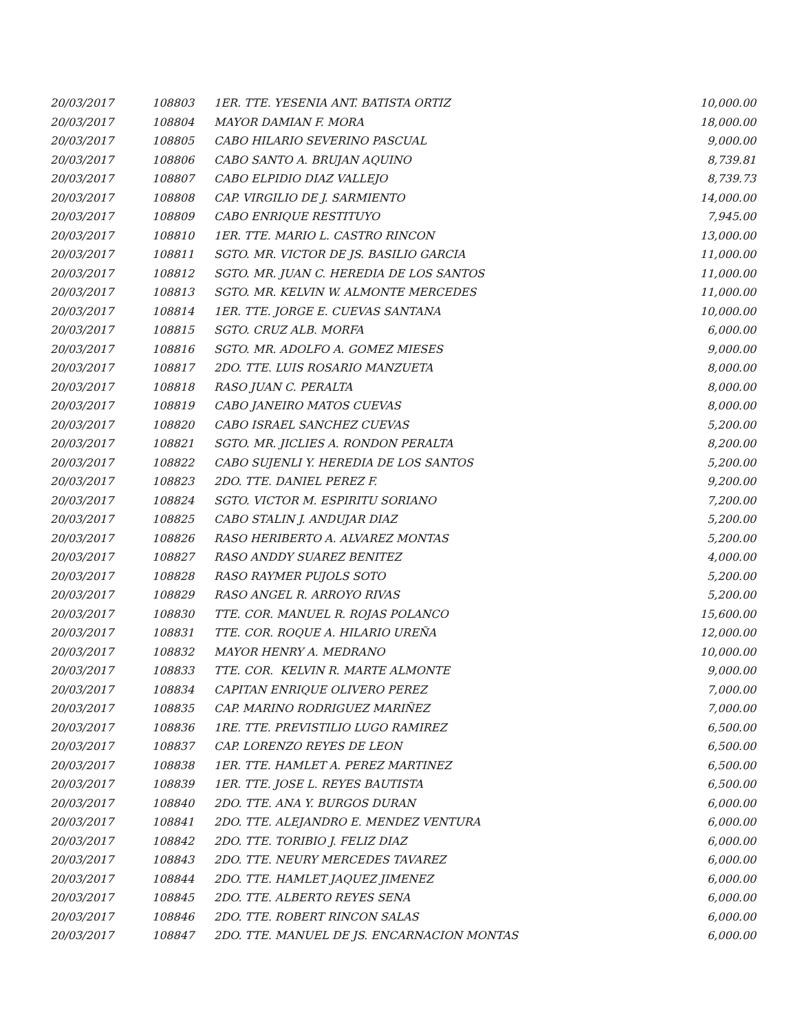| 20/03/2017 | 108803 | 1ER. TTE. YESENIA ANT. BATISTA ORTIZ | 10,000.00 |
| 20/03/2017 | 108804 | MAYOR DAMIAN F. MORA | 18,000.00 |
| 20/03/2017 | 108805 | CABO HILARIO SEVERINO PASCUAL | 9,000.00 |
| 20/03/2017 | 108806 | CABO SANTO A. BRUJAN AQUINO | 8,739.81 |
| 20/03/2017 | 108807 | CABO ELPIDIO DIAZ VALLEJO | 8,739.73 |
| 20/03/2017 | 108808 | CAP. VIRGILIO DE J. SARMIENTO | 14,000.00 |
| 20/03/2017 | 108809 | CABO ENRIQUE RESTITUYO | 7,945.00 |
| 20/03/2017 | 108810 | 1ER. TTE. MARIO L. CASTRO RINCON | 13,000.00 |
| 20/03/2017 | 108811 | SGTO. MR. VICTOR DE JS. BASILIO GARCIA | 11,000.00 |
| 20/03/2017 | 108812 | SGTO. MR. JUAN C. HEREDIA DE LOS SANTOS | 11,000.00 |
| 20/03/2017 | 108813 | SGTO. MR. KELVIN W. ALMONTE MERCEDES | 11,000.00 |
| 20/03/2017 | 108814 | 1ER. TTE. JORGE E. CUEVAS SANTANA | 10,000.00 |
| 20/03/2017 | 108815 | SGTO. CRUZ ALB. MORFA | 6,000.00 |
| 20/03/2017 | 108816 | SGTO. MR. ADOLFO A. GOMEZ MIESES | 9,000.00 |
| 20/03/2017 | 108817 | 2DO. TTE. LUIS ROSARIO MANZUETA | 8,000.00 |
| 20/03/2017 | 108818 | RASO JUAN C. PERALTA | 8,000.00 |
| 20/03/2017 | 108819 | CABO JANEIRO MATOS CUEVAS | 8,000.00 |
| 20/03/2017 | 108820 | CABO ISRAEL SANCHEZ CUEVAS | 5,200.00 |
| 20/03/2017 | 108821 | SGTO. MR. JICLIES A. RONDON PERALTA | 8,200.00 |
| 20/03/2017 | 108822 | CABO SUJENLI Y. HEREDIA DE LOS SANTOS | 5,200.00 |
| 20/03/2017 | 108823 | 2DO. TTE. DANIEL PEREZ F. | 9,200.00 |
| 20/03/2017 | 108824 | SGTO. VICTOR M. ESPIRITU SORIANO | 7,200.00 |
| 20/03/2017 | 108825 | CABO STALIN J. ANDUJAR DIAZ | 5,200.00 |
| 20/03/2017 | 108826 | RASO HERIBERTO A. ALVAREZ MONTAS | 5,200.00 |
| 20/03/2017 | 108827 | RASO ANDDY SUAREZ BENITEZ | 4,000.00 |
| 20/03/2017 | 108828 | RASO RAYMER PUJOLS SOTO | 5,200.00 |
| 20/03/2017 | 108829 | RASO ANGEL R. ARROYO RIVAS | 5,200.00 |
| 20/03/2017 | 108830 | TTE. COR. MANUEL R. ROJAS POLANCO | 15,600.00 |
| 20/03/2017 | 108831 | TTE. COR. ROQUE A. HILARIO UREÑA | 12,000.00 |
| 20/03/2017 | 108832 | MAYOR HENRY A. MEDRANO | 10,000.00 |
| 20/03/2017 | 108833 | TTE. COR. KELVIN R. MARTE ALMONTE | 9,000.00 |
| 20/03/2017 | 108834 | CAPITAN ENRIQUE OLIVERO PEREZ | 7,000.00 |
| 20/03/2017 | 108835 | CAP. MARINO RODRIGUEZ MARIÑEZ | 7,000.00 |
| 20/03/2017 | 108836 | 1RE. TTE. PREVISTILIO LUGO RAMIREZ | 6,500.00 |
| 20/03/2017 | 108837 | CAP. LORENZO REYES DE LEON | 6,500.00 |
| 20/03/2017 | 108838 | 1ER. TTE. HAMLET A. PEREZ MARTINEZ | 6,500.00 |
| 20/03/2017 | 108839 | 1ER. TTE. JOSE L. REYES BAUTISTA | 6,500.00 |
| 20/03/2017 | 108840 | 2DO. TTE. ANA Y. BURGOS DURAN | 6,000.00 |
| 20/03/2017 | 108841 | 2DO. TTE. ALEJANDRO E. MENDEZ VENTURA | 6,000.00 |
| 20/03/2017 | 108842 | 2DO. TTE. TORIBIO J. FELIZ DIAZ | 6,000.00 |
| 20/03/2017 | 108843 | 2DO. TTE. NEURY MERCEDES TAVAREZ | 6,000.00 |
| 20/03/2017 | 108844 | 2DO. TTE. HAMLET JAQUEZ JIMENEZ | 6,000.00 |
| 20/03/2017 | 108845 | 2DO. TTE. ALBERTO REYES SENA | 6,000.00 |
| 20/03/2017 | 108846 | 2DO. TTE. ROBERT RINCON SALAS | 6,000.00 |
| 20/03/2017 | 108847 | 2DO. TTE. MANUEL DE JS. ENCARNACION MONTAS | 6,000.00 |